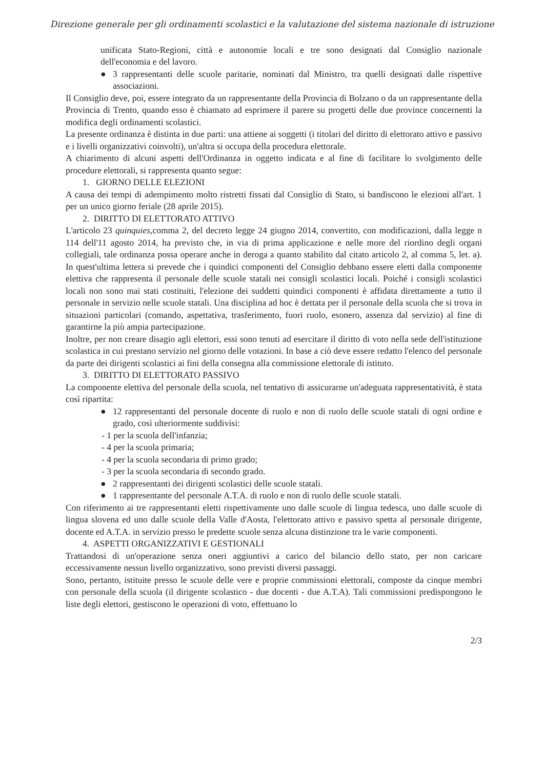Direzione generale per gli ordinamenti scolastici e la valutazione del sistema nazionale di istruzione
unificata Stato-Regioni, città e autonomie locali e tre sono designati dal Consiglio nazionale dell'economia e del lavoro.
● 3 rappresentanti delle scuole paritarie, nominati dal Ministro, tra quelli designati dalle rispettive associazioni.
Il Consiglio deve, poi, essere integrato da un rappresentante della Provincia di Bolzano o da un rappresentante della Provincia di Trento, quando esso è chiamato ad esprimere il parere su progetti delle due province concernenti la modifica degli ordinamenti scolastici.
La presente ordinanza è distinta in due parti: una attiene ai soggetti (i titolari del diritto di elettorato attivo e passivo e i livelli organizzativi coinvolti), un'altra si occupa della procedura elettorale.
A chiarimento di alcuni aspetti dell'Ordinanza in oggetto indicata e al fine di facilitare lo svolgimento delle procedure elettorali, si rappresenta quanto segue:
1. GIORNO DELLE ELEZIONI
A causa dei tempi di adempimento molto ristretti fissati dal Consiglio di Stato, si bandiscono le elezioni all'art. 1 per un unico giorno feriale (28 aprile 2015).
2. DIRITTO DI ELETTORATO ATTIVO
L'articolo 23 quinquies,comma 2, del decreto legge 24 giugno 2014, convertito, con modificazioni, dalla legge n 114 dell'11 agosto 2014, ha previsto che, in via di prima applicazione e nelle more del riordino degli organi collegiali, tale ordinanza possa operare anche in deroga a quanto stabilito dal citato articolo 2, al comma 5, let. a). In quest'ultima lettera si prevede che i quindici componenti del Consiglio debbano essere eletti dalla componente elettiva che rappresenta il personale delle scuole statali nei consigli scolastici locali. Poiché i consigli scolastici locali non sono mai stati costituiti, l'elezione dei suddetti quindici componenti è affidata direttamente a tutto il personale in servizio nelle scuole statali. Una disciplina ad hoc è dettata per il personale della scuola che si trova in situazioni particolari (comando, aspettativa, trasferimento, fuori ruolo, esonero, assenza dal servizio) al fine di garantirne la più ampia partecipazione.
Inoltre, per non creare disagio agli elettori, essi sono tenuti ad esercitare il diritto di voto nella sede dell'istituzione scolastica in cui prestano servizio nel giorno delle votazioni. In base a ciò deve essere redatto l'elenco del personale da parte dei dirigenti scolastici ai fini della consegna alla commissione elettorale di istituto.
3. DIRITTO DI ELETTORATO PASSIVO
La componente elettiva del personale della scuola, nel tentativo di assicurarne un'adeguata rappresentatività, è stata così ripartita:
● 12 rappresentanti del personale docente di ruolo e non di ruolo delle scuole statali di ogni ordine e grado, così ulteriormente suddivisi:
- 1 per la scuola dell'infanzia;
- 4 per la scuola primaria;
- 4 per la scuola secondaria di primo grado;
- 3 per la scuola secondaria di secondo grado.
● 2 rappresentanti dei dirigenti scolastici delle scuole statali.
● 1 rappresentante del personale A.T.A. di ruolo e non di ruolo delle scuole statali.
Con riferimento ai tre rappresentanti eletti rispettivamente uno dalle scuole di lingua tedesca, uno dalle scuole di lingua slovena ed uno dalle scuole della Valle d'Aosta, l'elettorato attivo e passivo spetta al personale dirigente, docente ed A.T.A. in servizio presso le predette scuole senza alcuna distinzione tra le varie componenti.
4. ASPETTI ORGANIZZATIVI E GESTIONALI
Trattandosi di un'operazione senza oneri aggiuntivi a carico del bilancio dello stato, per non caricare eccessivamente nessun livello organizzativo, sono previsti diversi passaggi.
Sono, pertanto, istituite presso le scuole delle vere e proprie commissioni elettorali, composte da cinque membri con personale della scuola (il dirigente scolastico - due docenti - due A.T.A). Tali commissioni predispongono le liste degli elettori, gestiscono le operazioni di voto, effettuano lo
2/3